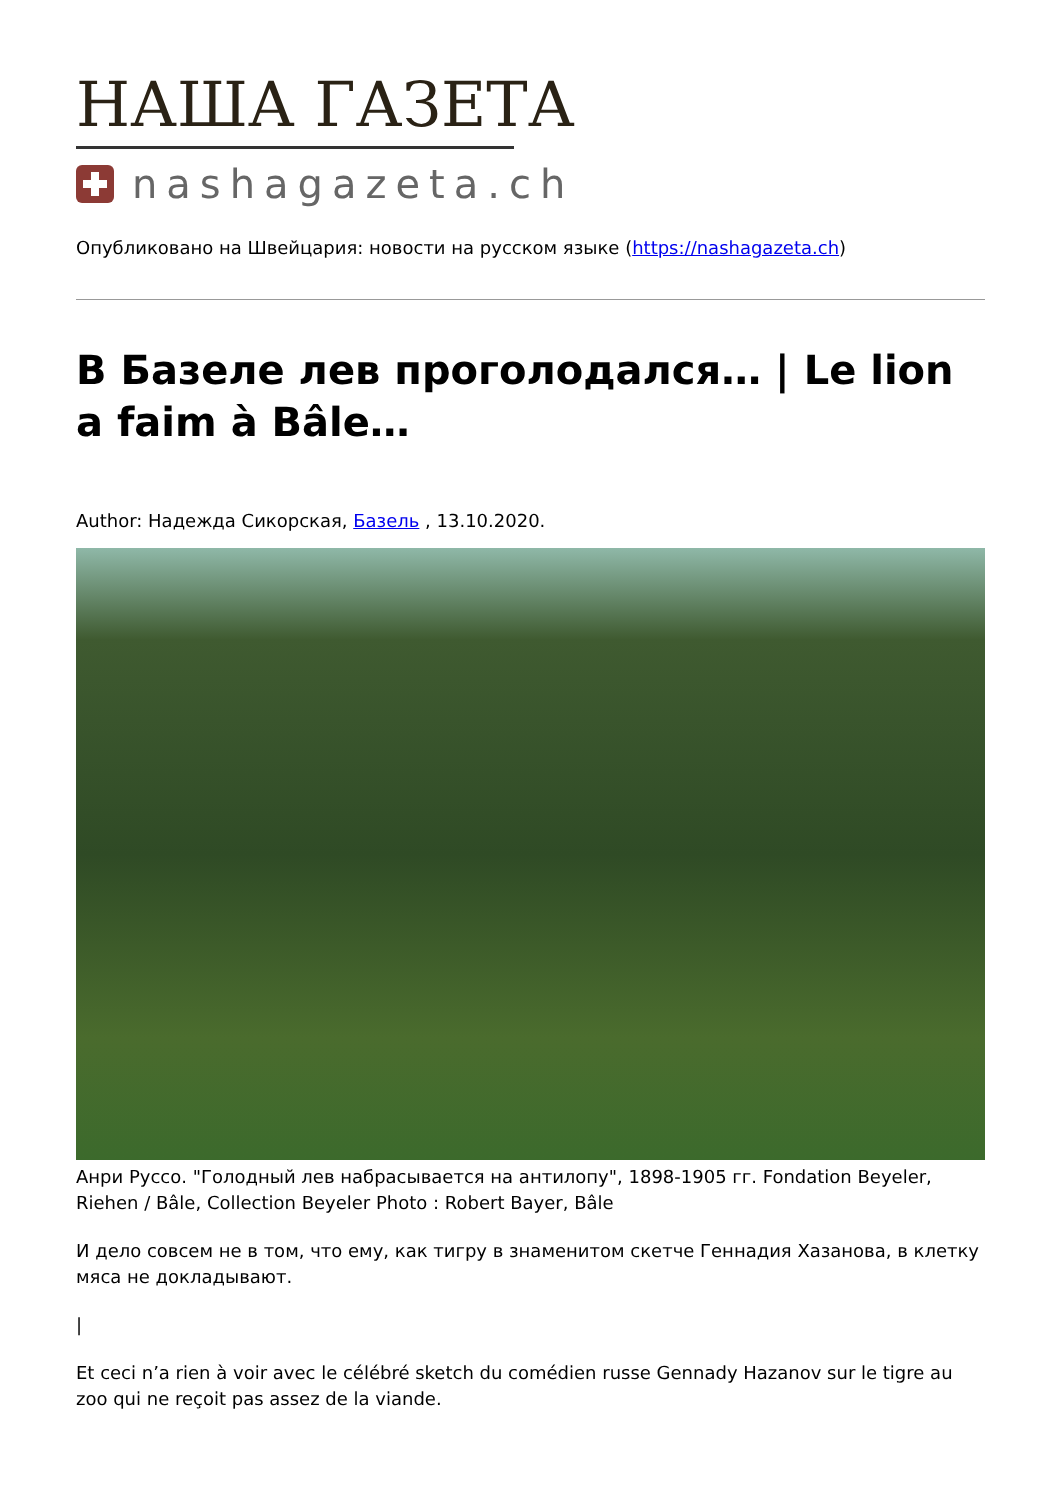НАША ГАЗЕТА
nashagazeta.ch
Опубликовано на Швейцария: новости на русском языке (https://nashagazeta.ch)
В Базеле лев проголодался… | Le lion a faim à Bâle…
Author: Надежда Сикорская, Базель , 13.10.2020.
Анри Руссо. "Голодный лев набрасывается на антилопу", 1898-1905 гг. Fondation Beyeler, Riehen / Bâle, Collection Beyeler Photo : Robert Bayer, Bâle
И дело совсем не в том, что ему, как тигру в знаменитом скетче Геннадия Хазанова, в клетку мяса не докладывают.
|
Et ceci n’a rien à voir avec le célébré sketch du comédien russe Gennady Hazanov sur le tigre au zoo qui ne reçoit pas assez de la viande.